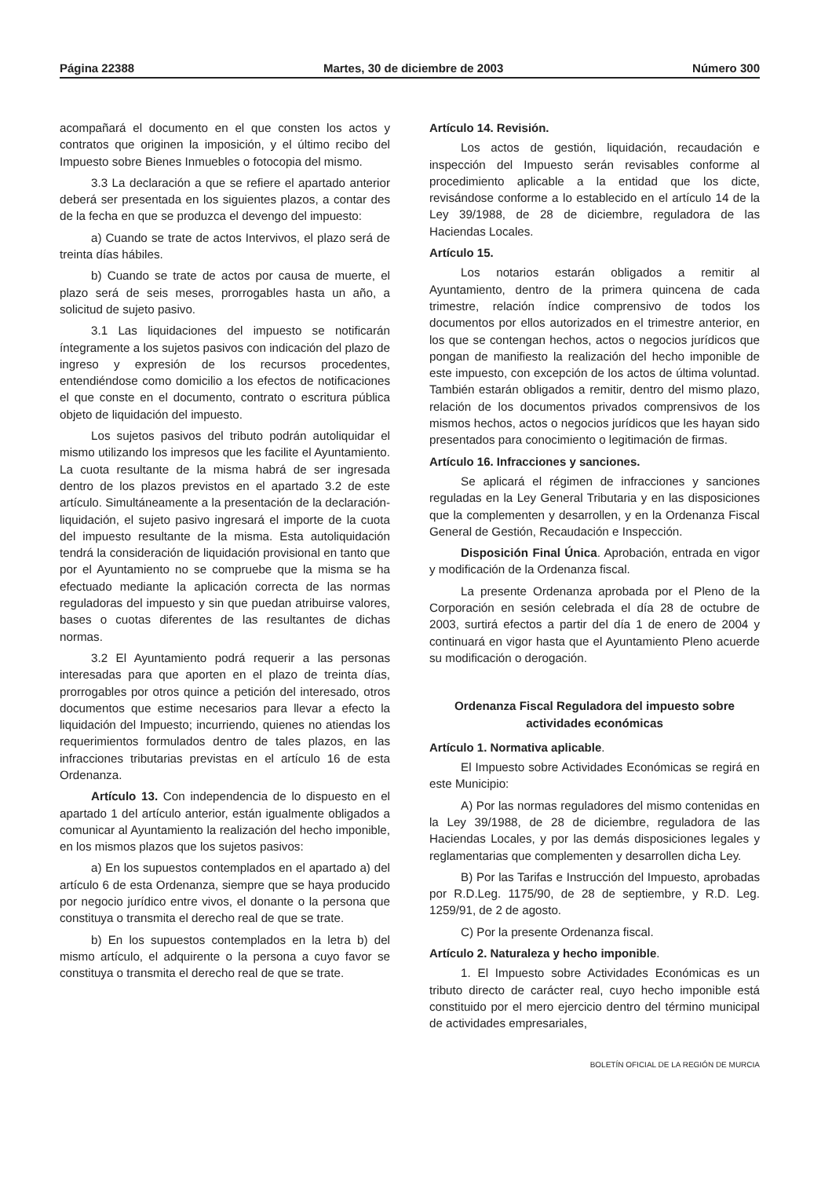Página 22388 Martes, 30 de diciembre de 2003 Número 300
acompañará el documento en el que consten los actos y contratos que originen la imposición, y el último recibo del Impuesto sobre Bienes Inmuebles o fotocopia del mismo.
3.3 La declaración a que se refiere el apartado anterior deberá ser presentada en los siguientes plazos, a contar des de la fecha en que se produzca el devengo del impuesto:
a) Cuando se trate de actos Intervivos, el plazo será de treinta días hábiles.
b) Cuando se trate de actos por causa de muerte, el plazo será de seis meses, prorrogables hasta un año, a solicitud de sujeto pasivo.
3.1 Las liquidaciones del impuesto se notificarán íntegramente a los sujetos pasivos con indicación del plazo de ingreso y expresión de los recursos procedentes, entendiéndose como domicilio a los efectos de notificaciones el que conste en el documento, contrato o escritura pública objeto de liquidación del impuesto.
Los sujetos pasivos del tributo podrán autoliquidar el mismo utilizando los impresos que les facilite el Ayuntamiento. La cuota resultante de la misma habrá de ser ingresada dentro de los plazos previstos en el apartado 3.2 de este artículo. Simultáneamente a la presentación de la declaración-liquidación, el sujeto pasivo ingresará el importe de la cuota del impuesto resultante de la misma. Esta autoliquidación tendrá la consideración de liquidación provisional en tanto que por el Ayuntamiento no se compruebe que la misma se ha efectuado mediante la aplicación correcta de las normas reguladoras del impuesto y sin que puedan atribuirse valores, bases o cuotas diferentes de las resultantes de dichas normas.
3.2 El Ayuntamiento podrá requerir a las personas interesadas para que aporten en el plazo de treinta días, prorrogables por otros quince a petición del interesado, otros documentos que estime necesarios para llevar a efecto la liquidación del Impuesto; incurriendo, quienes no atiendas los requerimientos formulados dentro de tales plazos, en las infracciones tributarias previstas en el artículo 16 de esta Ordenanza.
Artículo 13. Con independencia de lo dispuesto en el apartado 1 del artículo anterior, están igualmente obligados a comunicar al Ayuntamiento la realización del hecho imponible, en los mismos plazos que los sujetos pasivos:
a) En los supuestos contemplados en el apartado a) del artículo 6 de esta Ordenanza, siempre que se haya producido por negocio jurídico entre vivos, el donante o la persona que constituya o transmita el derecho real de que se trate.
b) En los supuestos contemplados en la letra b) del mismo artículo, el adquirente o la persona a cuyo favor se constituya o transmita el derecho real de que se trate.
Artículo 14. Revisión.
Los actos de gestión, liquidación, recaudación e inspección del Impuesto serán revisables conforme al procedimiento aplicable a la entidad que los dicte, revisándose conforme a lo establecido en el artículo 14 de la Ley 39/1988, de 28 de diciembre, reguladora de las Haciendas Locales.
Artículo 15.
Los notarios estarán obligados a remitir al Ayuntamiento, dentro de la primera quincena de cada trimestre, relación índice comprensivo de todos los documentos por ellos autorizados en el trimestre anterior, en los que se contengan hechos, actos o negocios jurídicos que pongan de manifiesto la realización del hecho imponible de este impuesto, con excepción de los actos de última voluntad. También estarán obligados a remitir, dentro del mismo plazo, relación de los documentos privados comprensivos de los mismos hechos, actos o negocios jurídicos que les hayan sido presentados para conocimiento o legitimación de firmas.
Artículo 16. Infracciones y sanciones.
Se aplicará el régimen de infracciones y sanciones reguladas en la Ley General Tributaria y en las disposiciones que la complementen y desarrollen, y en la Ordenanza Fiscal General de Gestión, Recaudación e Inspección.
Disposición Final Única. Aprobación, entrada en vigor y modificación de la Ordenanza fiscal.
La presente Ordenanza aprobada por el Pleno de la Corporación en sesión celebrada el día 28 de octubre de 2003, surtirá efectos a partir del día 1 de enero de 2004 y continuará en vigor hasta que el Ayuntamiento Pleno acuerde su modificación o derogación.
Ordenanza Fiscal Reguladora del impuesto sobre actividades económicas
Artículo 1. Normativa aplicable.
El Impuesto sobre Actividades Económicas se regirá en este Municipio:
A) Por las normas reguladores del mismo contenidas en la Ley 39/1988, de 28 de diciembre, reguladora de las Haciendas Locales, y por las demás disposiciones legales y reglamentarias que complementen y desarrollen dicha Ley.
B) Por las Tarifas e Instrucción del Impuesto, aprobadas por R.D.Leg. 1175/90, de 28 de septiembre, y R.D. Leg. 1259/91, de 2 de agosto.
C) Por la presente Ordenanza fiscal.
Artículo 2. Naturaleza y hecho imponible.
1. El Impuesto sobre Actividades Económicas es un tributo directo de carácter real, cuyo hecho imponible está constituido por el mero ejercicio dentro del término municipal de actividades empresariales,
BOLETÍN OFICIAL DE LA REGIÓN DE MURCIA